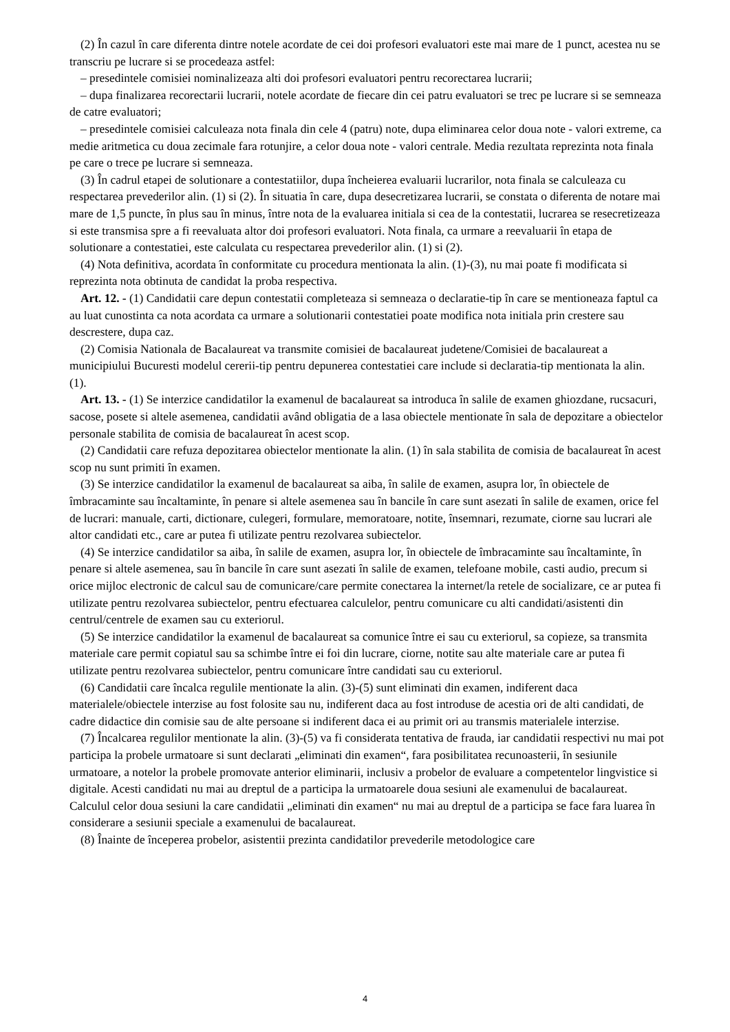(2) În cazul în care diferenta dintre notele acordate de cei doi profesori evaluatori este mai mare de 1 punct, acestea nu se transcriu pe lucrare si se procedeaza astfel:
– presedintele comisiei nominalizeaza alti doi profesori evaluatori pentru recorectarea lucrarii;
– dupa finalizarea recorectarii lucrarii, notele acordate de fiecare din cei patru evaluatori se trec pe lucrare si se semneaza de catre evaluatori;
– presedintele comisiei calculeaza nota finala din cele 4 (patru) note, dupa eliminarea celor doua note - valori extreme, ca medie aritmetica cu doua zecimale fara rotunjire, a celor doua note - valori centrale. Media rezultata reprezinta nota finala pe care o trece pe lucrare si semneaza.
(3) În cadrul etapei de solutionare a contestatiilor, dupa încheierea evaluarii lucrarilor, nota finala se calculeaza cu respectarea prevederilor alin. (1) si (2). În situatia în care, dupa desecretizarea lucrarii, se constata o diferenta de notare mai mare de 1,5 puncte, în plus sau în minus, între nota de la evaluarea initiala si cea de la contestatii, lucrarea se resecretizeaza si este transmisa spre a fi reevaluata altor doi profesori evaluatori. Nota finala, ca urmare a reevaluarii în etapa de solutionare a contestatiei, este calculata cu respectarea prevederilor alin. (1) si (2).
(4) Nota definitiva, acordata în conformitate cu procedura mentionata la alin. (1)-(3), nu mai poate fi modificata si reprezinta nota obtinuta de candidat la proba respectiva.
Art. 12. - (1) Candidatii care depun contestatii completeaza si semneaza o declaratie-tip în care se mentioneaza faptul ca au luat cunostinta ca nota acordata ca urmare a solutionarii contestatiei poate modifica nota initiala prin crestere sau descrestere, dupa caz.
(2) Comisia Nationala de Bacalaureat va transmite comisiei de bacalaureat judetene/Comisiei de bacalaureat a municipiului Bucuresti modelul cererii-tip pentru depunerea contestatiei care include si declaratia-tip mentionata la alin. (1).
Art. 13. - (1) Se interzice candidatilor la examenul de bacalaureat sa introduca în salile de examen ghiozdane, rucsacuri, sacose, posete si altele asemenea, candidatii având obligatia de a lasa obiectele mentionate în sala de depozitare a obiectelor personale stabilita de comisia de bacalaureat în acest scop.
(2) Candidatii care refuza depozitarea obiectelor mentionate la alin. (1) în sala stabilita de comisia de bacalaureat în acest scop nu sunt primiti în examen.
(3) Se interzice candidatilor la examenul de bacalaureat sa aiba, în salile de examen, asupra lor, în obiectele de îmbracaminte sau încaltaminte, în penare si altele asemenea sau în bancile în care sunt asezati în salile de examen, orice fel de lucrari: manuale, carti, dictionare, culegeri, formulare, memoratoare, notite, însemnari, rezumate, ciorne sau lucrari ale altor candidati etc., care ar putea fi utilizate pentru rezolvarea subiectelor.
(4) Se interzice candidatilor sa aiba, în salile de examen, asupra lor, în obiectele de îmbracaminte sau încaltaminte, în penare si altele asemenea, sau în bancile în care sunt asezati în salile de examen, telefoane mobile, casti audio, precum si orice mijloc electronic de calcul sau de comunicare/care permite conectarea la internet/la retele de socializare, ce ar putea fi utilizate pentru rezolvarea subiectelor, pentru efectuarea calculelor, pentru comunicare cu alti candidati/asistenti din centrul/centrele de examen sau cu exteriorul.
(5) Se interzice candidatilor la examenul de bacalaureat sa comunice între ei sau cu exteriorul, sa copieze, sa transmita materiale care permit copiatul sau sa schimbe între ei foi din lucrare, ciorne, notite sau alte materiale care ar putea fi utilizate pentru rezolvarea subiectelor, pentru comunicare între candidati sau cu exteriorul.
(6) Candidatii care încalca regulile mentionate la alin. (3)-(5) sunt eliminati din examen, indiferent daca materialele/obiectele interzise au fost folosite sau nu, indiferent daca au fost introduse de acestia ori de alti candidati, de cadre didactice din comisie sau de alte persoane si indiferent daca ei au primit ori au transmis materialele interzise.
(7) Încalcarea regulilor mentionate la alin. (3)-(5) va fi considerata tentativa de frauda, iar candidatii respectivi nu mai pot participa la probele urmatoare si sunt declarati „eliminati din examen“, fara posibilitatea recunoasterii, în sesiunile urmatoare, a notelor la probele promovate anterior eliminarii, inclusiv a probelor de evaluare a competentelor lingvistice si digitale. Acesti candidati nu mai au dreptul de a participa la urmatoarele doua sesiuni ale examenului de bacalaureat. Calculul celor doua sesiuni la care candidatii „eliminati din examen“ nu mai au dreptul de a participa se face fara luarea în considerare a sesiunii speciale a examenului de bacalaureat.
(8) Înainte de începerea probelor, asistentii prezinta candidatilor prevederile metodologice care
4